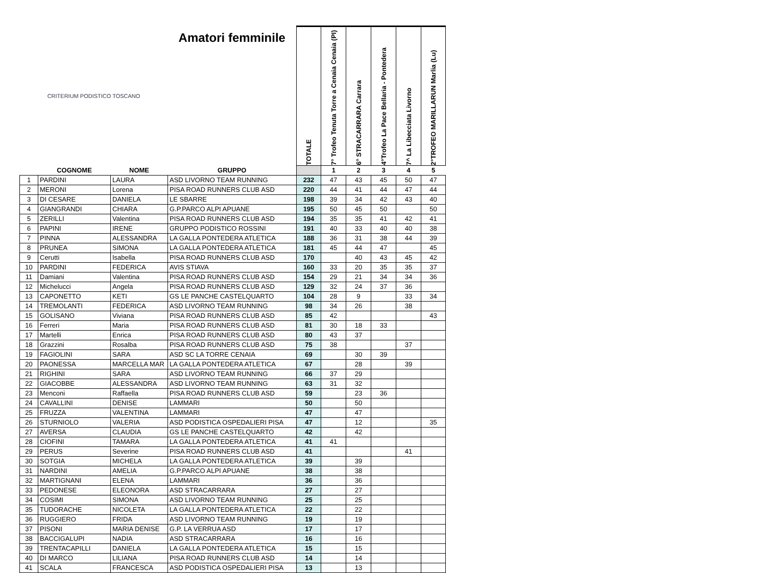| CRITERIUM PODISTICO TOSCANO | | | Amatori femminile | TOTALE | 7° Trofeo Tenuta Torre a Cenaia Cenaia (PI) | 6° STRACARRARA Carrara | 4°Trofeo La Pace Bellaria - Pontedera | 7^ La Libecciata Livorno | 2°TROFEO MARILLARUN Marlia (Lu) |
| | COGNOME | NOME | GRUPPO | | 1 | 2 | 3 | 4 | 5 |
| 1 | PARDINI | LAURA | ASD LIVORNO TEAM RUNNING | 232 | 47 | 43 | 45 | 50 | 47 |
| 2 | MERONI | Lorena | PISA ROAD RUNNERS CLUB ASD | 220 | 44 | 41 | 44 | 47 | 44 |
| 3 | DI CESARE | DANIELA | LE SBARRE | 198 | 39 | 34 | 42 | 43 | 40 |
| 4 | GIANGRANDI | CHIARA | G.P.PARCO ALPI APUANE | 195 | 50 | 45 | 50 | | 50 |
| 5 | ZERILLI | Valentina | PISA ROAD RUNNERS CLUB ASD | 194 | 35 | 35 | 41 | 42 | 41 |
| 6 | PAPINI | IRENE | GRUPPO PODISTICO ROSSINI | 191 | 40 | 33 | 40 | 40 | 38 |
| 7 | PINNA | ALESSANDRA | LA GALLA PONTEDERA ATLETICA | 188 | 36 | 31 | 38 | 44 | 39 |
| 8 | PRUNEA | SIMONA | LA GALLA PONTEDERA ATLETICA | 181 | 45 | 44 | 47 | | 45 |
| 9 | Cerutti | Isabella | PISA ROAD RUNNERS CLUB ASD | 170 | | 40 | 43 | 45 | 42 |
| 10 | PARDINI | FEDERICA | AVIS STIAVA | 160 | 33 | 20 | 35 | 35 | 37 |
| 11 | Damiani | Valentina | PISA ROAD RUNNERS CLUB ASD | 154 | 29 | 21 | 34 | 34 | 36 |
| 12 | Michelucci | Angela | PISA ROAD RUNNERS CLUB ASD | 129 | 32 | 24 | 37 | 36 | |
| 13 | CAPONETTO | KETI | GS LE PANCHE CASTELQUARTO | 104 | 28 | 9 | | 33 | 34 |
| 14 | TREMOLANTI | FEDERICA | ASD LIVORNO TEAM RUNNING | 98 | 34 | 26 | | 38 | |
| 15 | GOLISANO | Viviana | PISA ROAD RUNNERS CLUB ASD | 85 | 42 | | | | 43 |
| 16 | Ferreri | Maria | PISA ROAD RUNNERS CLUB ASD | 81 | 30 | 18 | 33 | | |
| 17 | Martelli | Enrica | PISA ROAD RUNNERS CLUB ASD | 80 | 43 | 37 | | | |
| 18 | Grazzini | Rosalba | PISA ROAD RUNNERS CLUB ASD | 75 | 38 | | | 37 | |
| 19 | FAGIOLINI | SARA | ASD SC LA TORRE CENAIA | 69 | | 30 | 39 | | |
| 20 | PAONESSA | MARCELLA MAR | LA GALLA PONTEDERA ATLETICA | 67 | | 28 | | 39 | |
| 21 | RIGHINI | SARA | ASD LIVORNO TEAM RUNNING | 66 | 37 | 29 | | | |
| 22 | GIACOBBE | ALESSANDRA | ASD LIVORNO TEAM RUNNING | 63 | 31 | 32 | | | |
| 23 | Menconi | Raffaella | PISA ROAD RUNNERS CLUB ASD | 59 | | 23 | 36 | | |
| 24 | CAVALLINI | DENISE | LAMMARI | 50 | | 50 | | | |
| 25 | FRUZZA | VALENTINA | LAMMARI | 47 | | 47 | | | |
| 26 | STURNIOLO | VALERIA | ASD PODISTICA OSPEDALIERI PISA | 47 | | 12 | | | 35 |
| 27 | AVERSA | CLAUDIA | GS LE PANCHE CASTELQUARTO | 42 | | 42 | | | |
| 28 | CIOFINI | TAMARA | LA GALLA PONTEDERA ATLETICA | 41 | 41 | | | | |
| 29 | PERUS | Severine | PISA ROAD RUNNERS CLUB ASD | 41 | | | | 41 | |
| 30 | SOTGIA | MICHELA | LA GALLA PONTEDERA ATLETICA | 39 | | 39 | | | |
| 31 | NARDINI | AMELIA | G.P.PARCO ALPI APUANE | 38 | | 38 | | | |
| 32 | MARTIGNANI | ELENA | LAMMARI | 36 | | 36 | | | |
| 33 | PEDONESE | ELEONORA | ASD STRACARRARA | 27 | | 27 | | | |
| 34 | COSIMI | SIMONA | ASD LIVORNO TEAM RUNNING | 25 | | 25 | | | |
| 35 | TUDORACHE | NICOLETA | LA GALLA PONTEDERA ATLETICA | 22 | | 22 | | | |
| 36 | RUGGIERO | FRIDA | ASD LIVORNO TEAM RUNNING | 19 | | 19 | | | |
| 37 | PISONI | MARIA DENISE | G.P. LA VERRUA ASD | 17 | | 17 | | | |
| 38 | BACCIGALUPI | NADIA | ASD STRACARRARA | 16 | | 16 | | | |
| 39 | TRENTACAPILLI | DANIELA | LA GALLA PONTEDERA ATLETICA | 15 | | 15 | | | |
| 40 | DI MARCO | LILIANA | PISA ROAD RUNNERS CLUB ASD | 14 | | 14 | | | |
| 41 | SCALA | FRANCESCA | ASD PODISTICA OSPEDALIERI PISA | 13 | | 13 | | | |